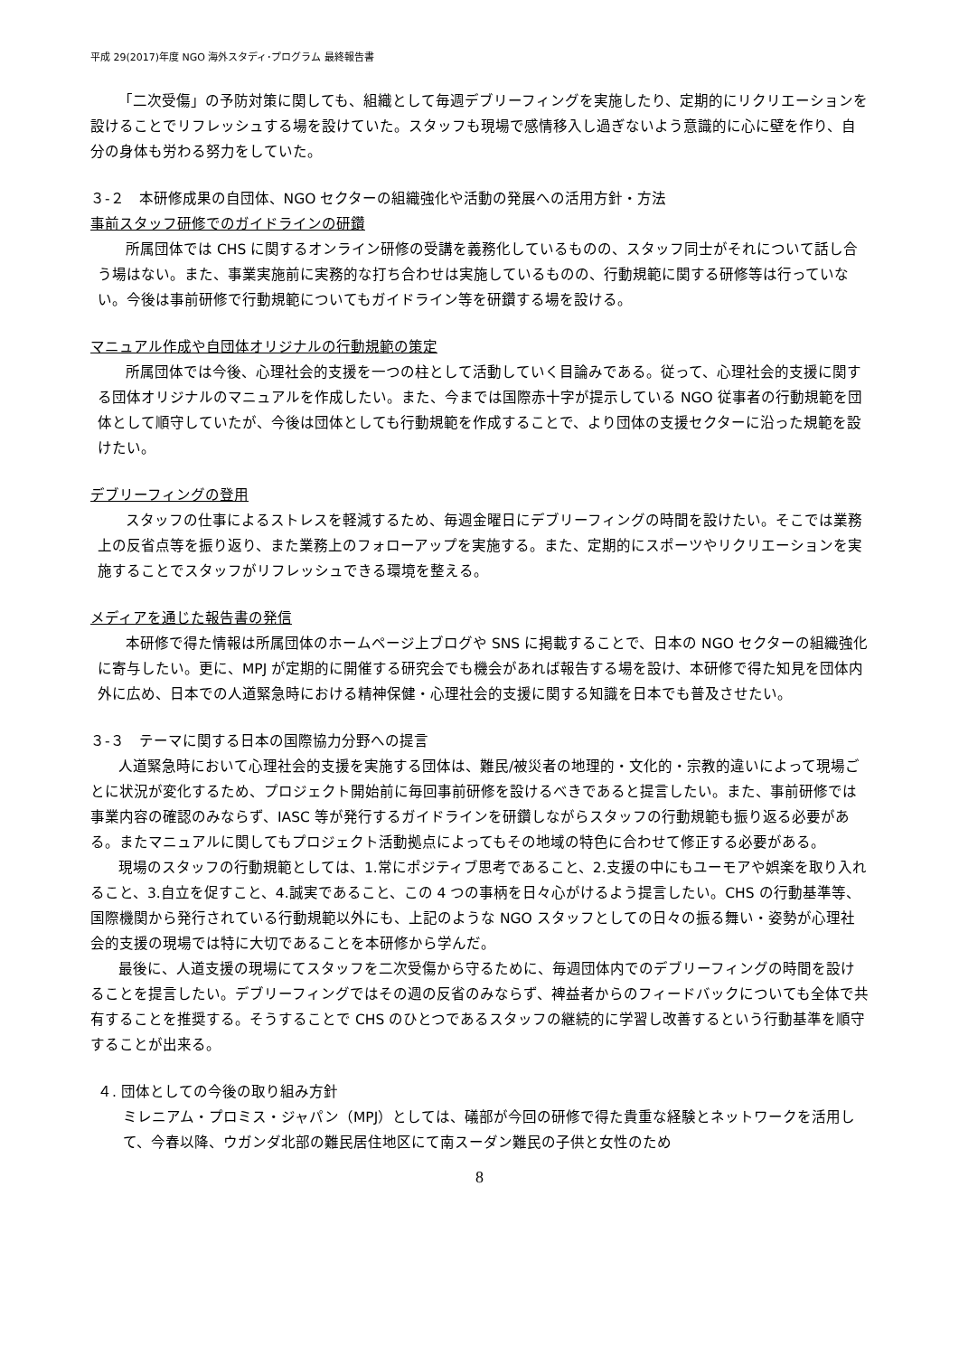平成 29(2017)年度 NGO 海外スタディ･プログラム 最終報告書
「二次受傷」の予防対策に関しても、組織として毎週デブリーフィングを実施したり、定期的にリクリエーションを設けることでリフレッシュする場を設けていた。スタッフも現場で感情移入し過ぎないよう意識的に心に壁を作り、自分の身体も労わる努力をしていた。
３-２　本研修成果の自団体、NGO セクターの組織強化や活動の発展への活用方針・方法
事前スタッフ研修でのガイドラインの研鑽
所属団体では CHS に関するオンライン研修の受講を義務化しているものの、スタッフ同士がそれについて話し合う場はない。また、事業実施前に実務的な打ち合わせは実施しているものの、行動規範に関する研修等は行っていない。今後は事前研修で行動規範についてもガイドライン等を研鑽する場を設ける。
マニュアル作成や自団体オリジナルの行動規範の策定
所属団体では今後、心理社会的支援を一つの柱として活動していく目論みである。従って、心理社会的支援に関する団体オリジナルのマニュアルを作成したい。また、今までは国際赤十字が提示している NGO 従事者の行動規範を団体として順守していたが、今後は団体としても行動規範を作成することで、より団体の支援セクターに沿った規範を設けたい。
デブリーフィングの登用
スタッフの仕事によるストレスを軽減するため、毎週金曜日にデブリーフィングの時間を設けたい。そこでは業務上の反省点等を振り返り、また業務上のフォローアップを実施する。また、定期的にスポーツやリクリエーションを実施することでスタッフがリフレッシュできる環境を整える。
メディアを通じた報告書の発信
本研修で得た情報は所属団体のホームページ上ブログや SNS に掲載することで、日本の NGO セクターの組織強化に寄与したい。更に、MPJ が定期的に開催する研究会でも機会があれば報告する場を設け、本研修で得た知見を団体内外に広め、日本での人道緊急時における精神保健・心理社会的支援に関する知識を日本でも普及させたい。
３-３　テーマに関する日本の国際協力分野への提言
人道緊急時において心理社会的支援を実施する団体は、難民/被災者の地理的・文化的・宗教的違いによって現場ごとに状況が変化するため、プロジェクト開始前に毎回事前研修を設けるべきであると提言したい。また、事前研修では事業内容の確認のみならず、IASC 等が発行するガイドラインを研鑽しながらスタッフの行動規範も振り返る必要がある。またマニュアルに関してもプロジェクト活動拠点によってもその地域の特色に合わせて修正する必要がある。
現場のスタッフの行動規範としては、1.常にポジティブ思考であること、2.支援の中にもユーモアや娯楽を取り入れること、3.自立を促すこと、4.誠実であること、この 4 つの事柄を日々心がけるよう提言したい。CHS の行動基準等、国際機関から発行されている行動規範以外にも、上記のような NGO スタッフとしての日々の振る舞い・姿勢が心理社会的支援の現場では特に大切であることを本研修から学んだ。
最後に、人道支援の現場にてスタッフを二次受傷から守るために、毎週団体内でのデブリーフィングの時間を設けることを提言したい。デブリーフィングではその週の反省のみならず、裨益者からのフィードバックについても全体で共有することを推奨する。そうすることで CHS のひとつであるスタッフの継続的に学習し改善するという行動基準を順守することが出来る。
４. 団体としての今後の取り組み方針
ミレニアム・プロミス・ジャパン（MPJ）としては、礒部が今回の研修で得た貴重な経験とネットワークを活用して、今春以降、ウガンダ北部の難民居住地区にて南スーダン難民の子供と女性のため
8